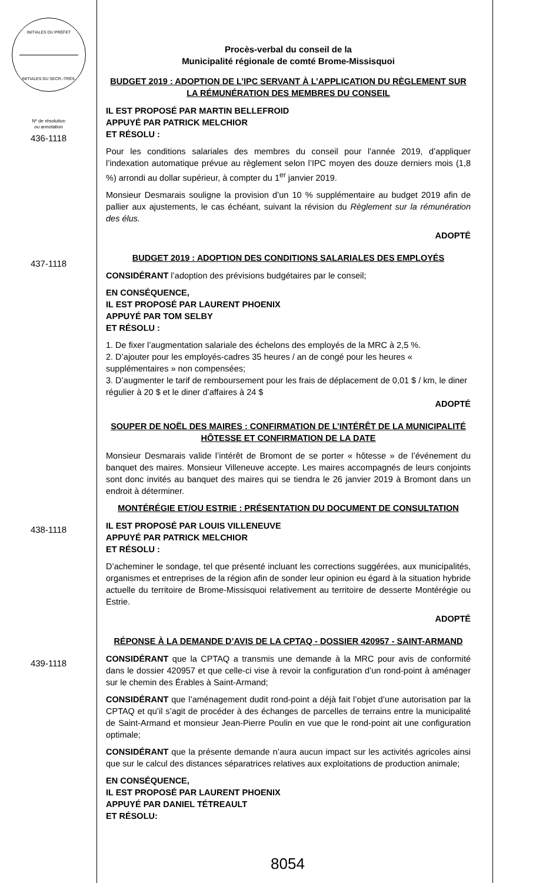INITIALES DU PRÉFET
INITIALES DU SECR.-TRÉS.
Nº de résolution
ou annotation
436-1118
437-1118
438-1118
439-1118
Procès-verbal du conseil de la
Municipalité régionale de comté Brome-Missisquoi
BUDGET 2019 : ADOPTION DE L’IPC SERVANT À L’APPLICATION DU RÈGLEMENT SUR LA RÉMUNÉRATION DES MEMBRES DU CONSEIL
IL EST PROPOSÉ PAR MARTIN BELLEFROID
APPUYÉ PAR PATRICK MELCHIOR
ET RÉSOLU :
Pour les conditions salariales des membres du conseil pour l’année 2019, d’appliquer l’indexation automatique prévue au règlement selon l’IPC moyen des douze derniers mois (1,8 %) arrondi au dollar supérieur, à compter du 1<sup>er</sup> janvier 2019.
Monsieur Desmarais souligne la provision d’un 10 % supplémentaire au budget 2019 afin de pallier aux ajustements, le cas échéant, suivant la révision du Règlement sur la rémunération des élus.
ADOPTÉ
BUDGET 2019 : ADOPTION DES CONDITIONS SALARIALES DES EMPLOYÉS
CONSIDÉRANT l’adoption des prévisions budgétaires par le conseil;
EN CONSÉQUENCE,
IL EST PROPOSÉ PAR LAURENT PHOENIX
APPUYÉ PAR TOM SELBY
ET RÉSOLU :
1. De fixer l’augmentation salariale des échelons des employés de la MRC à 2,5 %.
2. D’ajouter pour les employés-cadres 35 heures / an de congé pour les heures « supplémentaires » non compensées;
3. D’augmenter le tarif de remboursement pour les frais de déplacement de 0,01 $ / km, le diner régulier à 20 $ et le diner d’affaires à 24 $
ADOPTÉ
SOUPER DE NOËL DES MAIRES : CONFIRMATION DE L’INTÉRÊT DE LA MUNICIPALITÉ HÔTESSE ET CONFIRMATION DE LA DATE
Monsieur Desmarais valide l’intérêt de Bromont de se porter « hôtesse » de l’événement du banquet des maires. Monsieur Villeneuve accepte. Les maires accompagnés de leurs conjoints sont donc invités au banquet des maires qui se tiendra le 26 janvier 2019 à Bromont dans un endroit à déterminer.
MONTÉRÉGIE ET/OU ESTRIE : PRÉSENTATION DU DOCUMENT DE CONSULTATION
IL EST PROPOSÉ PAR LOUIS VILLENEUVE
APPUYÉ PAR PATRICK MELCHIOR
ET RÉSOLU :
D’acheminer le sondage, tel que présenté incluant les corrections suggérées, aux municipalités, organismes et entreprises de la région afin de sonder leur opinion eu égard à la situation hybride actuelle du territoire de Brome-Missisquoi relativement au territoire de desserte Montérégie ou Estrie.
ADOPTÉ
RÉPONSE À LA DEMANDE D’AVIS DE LA CPTAQ - DOSSIER 420957 - SAINT-ARMAND
CONSIDÉRANT que la CPTAQ a transmis une demande à la MRC pour avis de conformité dans le dossier 420957 et que celle-ci vise à revoir la configuration d’un rond-point à aménager sur le chemin des Érables à Saint-Armand;
CONSIDÉRANT que l’aménagement dudit rond-point a déjà fait l’objet d’une autorisation par la CPTAQ et qu’il s’agit de procéder à des échanges de parcelles de terrains entre la municipalité de Saint-Armand et monsieur Jean-Pierre Poulin en vue que le rond-point ait une configuration optimale;
CONSIDÉRANT que la présente demande n’aura aucun impact sur les activités agricoles ainsi que sur le calcul des distances séparatrices relatives aux exploitations de production animale;
EN CONSÉQUENCE,
IL EST PROPOSÉ PAR LAURENT PHOENIX
APPUYÉ PAR DANIEL TÉTREAULT
ET RÉSOLU:
8054